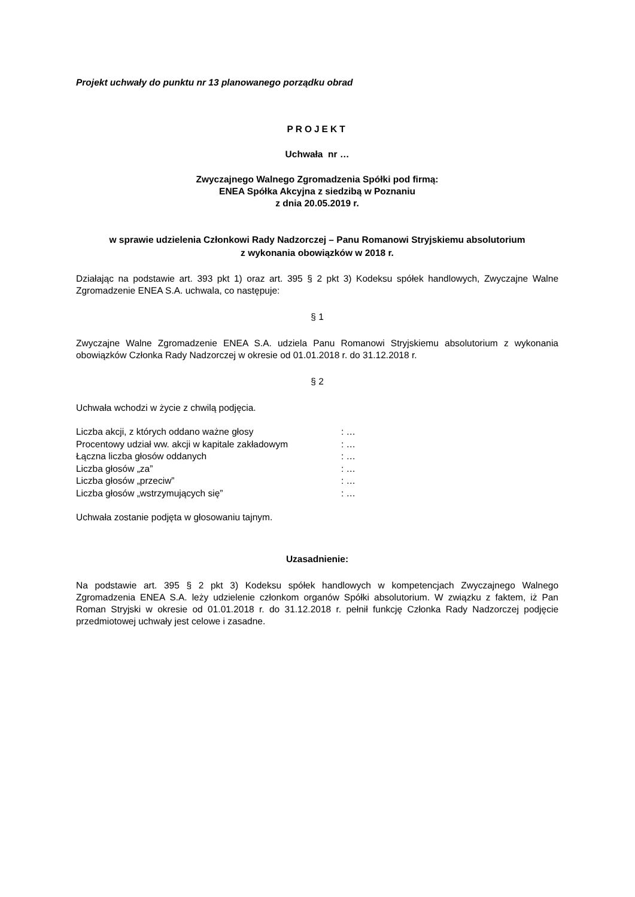Projekt uchwały do punktu nr 13 planowanego porządku obrad
PROJEKT
Uchwała nr …
Zwyczajnego Walnego Zgromadzenia Spółki pod firmą:
ENEA Spółka Akcyjna z siedzibą w Poznaniu
z dnia 20.05.2019 r.
w sprawie udzielenia Członkowi Rady Nadzorczej – Panu Romanowi Stryjskiemu absolutorium
z wykonania obowiązków w 2018 r.
Działając na podstawie art. 393 pkt 1) oraz art. 395 § 2 pkt 3) Kodeksu spółek handlowych, Zwyczajne Walne Zgromadzenie ENEA S.A. uchwala, co następuje:
§ 1
Zwyczajne Walne Zgromadzenie ENEA S.A. udziela Panu Romanowi Stryjskiemu absolutorium z wykonania obowiązków Członka Rady Nadzorczej w okresie od 01.01.2018 r. do 31.12.2018 r.
§ 2
Uchwała wchodzi w życie z chwilą podjęcia.
| Liczba akcji, z których oddano ważne głosy | : … |
| Procentowy udział ww. akcji w kapitale zakładowym | : … |
| Łączna liczba głosów oddanych | : … |
| Liczba głosów „za” | : … |
| Liczba głosów „przeciw” | : … |
| Liczba głosów „wstrzymujących się” | : … |
Uchwała zostanie podjęta w głosowaniu tajnym.
Uzasadnienie:
Na podstawie art. 395 § 2 pkt 3) Kodeksu spółek handlowych w kompetencjach Zwyczajnego Walnego Zgromadzenia ENEA S.A. leży udzielenie członkom organów Spółki absolutorium. W związku z faktem, iż Pan Roman Stryjski w okresie od 01.01.2018 r. do 31.12.2018 r. pełnił funkcję Członka Rady Nadzorczej podjęcie przedmiotowej uchwały jest celowe i zasadne.